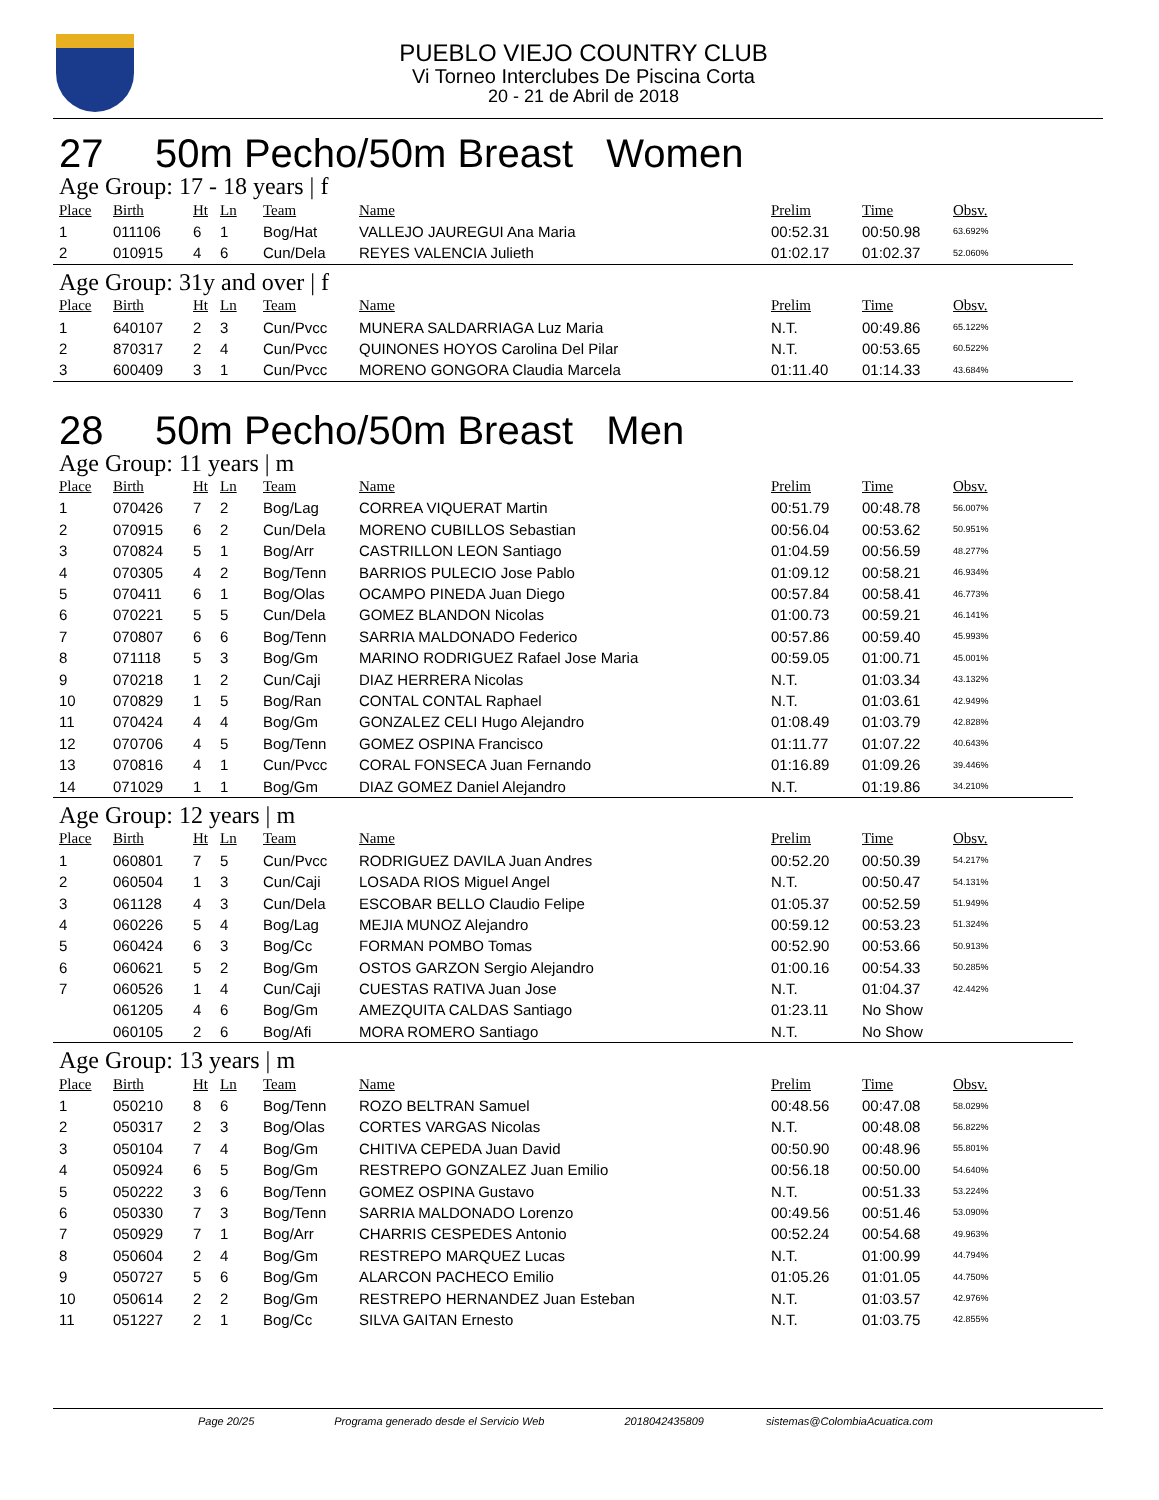PUEBLO VIEJO COUNTRY CLUB
Vi Torneo Interclubes De Piscina Corta
20 - 21 de Abril de 2018
27 50m Pecho/50m Breast Women
Age Group: 17 - 18 years | f
| Place | Birth | Ht | Ln | Team | Name | Prelim | Time | Obsv. |
| --- | --- | --- | --- | --- | --- | --- | --- | --- |
| 1 | 011106 | 6 | 1 | Bog/Hat | VALLEJO JAUREGUI Ana Maria | 00:52.31 | 00:50.98 | 63.692% |
| 2 | 010915 | 4 | 6 | Cun/Dela | REYES VALENCIA Julieth | 01:02.17 | 01:02.37 | 52.060% |
Age Group: 31y and over | f
| Place | Birth | Ht | Ln | Team | Name | Prelim | Time | Obsv. |
| --- | --- | --- | --- | --- | --- | --- | --- | --- |
| 1 | 640107 | 2 | 3 | Cun/Pvcc | MUNERA SALDARRIAGA Luz Maria | N.T. | 00:49.86 | 65.122% |
| 2 | 870317 | 2 | 4 | Cun/Pvcc | QUINONES HOYOS Carolina Del Pilar | N.T. | 00:53.65 | 60.522% |
| 3 | 600409 | 3 | 1 | Cun/Pvcc | MORENO GONGORA Claudia Marcela | 01:11.40 | 01:14.33 | 43.684% |
28 50m Pecho/50m Breast Men
Age Group: 11 years | m
| Place | Birth | Ht | Ln | Team | Name | Prelim | Time | Obsv. |
| --- | --- | --- | --- | --- | --- | --- | --- | --- |
| 1 | 070426 | 7 | 2 | Bog/Lag | CORREA VIQUERAT Martin | 00:51.79 | 00:48.78 | 56.007% |
| 2 | 070915 | 6 | 2 | Cun/Dela | MORENO CUBILLOS Sebastian | 00:56.04 | 00:53.62 | 50.951% |
| 3 | 070824 | 5 | 1 | Bog/Arr | CASTRILLON LEON Santiago | 01:04.59 | 00:56.59 | 48.277% |
| 4 | 070305 | 4 | 2 | Bog/Tenn | BARRIOS PULECIO Jose Pablo | 01:09.12 | 00:58.21 | 46.934% |
| 5 | 070411 | 6 | 1 | Bog/Olas | OCAMPO PINEDA Juan Diego | 00:57.84 | 00:58.41 | 46.773% |
| 6 | 070221 | 5 | 5 | Cun/Dela | GOMEZ BLANDON Nicolas | 01:00.73 | 00:59.21 | 46.141% |
| 7 | 070807 | 6 | 6 | Bog/Tenn | SARRIA MALDONADO Federico | 00:57.86 | 00:59.40 | 45.993% |
| 8 | 071118 | 5 | 3 | Bog/Gm | MARINO RODRIGUEZ Rafael Jose Maria | 00:59.05 | 01:00.71 | 45.001% |
| 9 | 070218 | 1 | 2 | Cun/Caji | DIAZ HERRERA Nicolas | N.T. | 01:03.34 | 43.132% |
| 10 | 070829 | 1 | 5 | Bog/Ran | CONTAL CONTAL Raphael | N.T. | 01:03.61 | 42.949% |
| 11 | 070424 | 4 | 4 | Bog/Gm | GONZALEZ CELI Hugo Alejandro | 01:08.49 | 01:03.79 | 42.828% |
| 12 | 070706 | 4 | 5 | Bog/Tenn | GOMEZ OSPINA Francisco | 01:11.77 | 01:07.22 | 40.643% |
| 13 | 070816 | 4 | 1 | Cun/Pvcc | CORAL FONSECA Juan Fernando | 01:16.89 | 01:09.26 | 39.446% |
| 14 | 071029 | 1 | 1 | Bog/Gm | DIAZ GOMEZ Daniel Alejandro | N.T. | 01:19.86 | 34.210% |
Age Group: 12 years | m
| Place | Birth | Ht | Ln | Team | Name | Prelim | Time | Obsv. |
| --- | --- | --- | --- | --- | --- | --- | --- | --- |
| 1 | 060801 | 7 | 5 | Cun/Pvcc | RODRIGUEZ DAVILA Juan Andres | 00:52.20 | 00:50.39 | 54.217% |
| 2 | 060504 | 1 | 3 | Cun/Caji | LOSADA RIOS Miguel Angel | N.T. | 00:50.47 | 54.131% |
| 3 | 061128 | 4 | 3 | Cun/Dela | ESCOBAR BELLO Claudio Felipe | 01:05.37 | 00:52.59 | 51.949% |
| 4 | 060226 | 5 | 4 | Bog/Lag | MEJIA MUNOZ Alejandro | 00:59.12 | 00:53.23 | 51.324% |
| 5 | 060424 | 6 | 3 | Bog/Cc | FORMAN POMBO Tomas | 00:52.90 | 00:53.66 | 50.913% |
| 6 | 060621 | 5 | 2 | Bog/Gm | OSTOS GARZON Sergio Alejandro | 01:00.16 | 00:54.33 | 50.285% |
| 7 | 060526 | 1 | 4 | Cun/Caji | CUESTAS RATIVA Juan Jose | N.T. | 01:04.37 | 42.442% |
| | 061205 | 4 | 6 | Bog/Gm | AMEZQUITA CALDAS Santiago | 01:23.11 | No Show | |
| | 060105 | 2 | 6 | Bog/Afi | MORA ROMERO Santiago | N.T. | No Show | |
Age Group: 13 years | m
| Place | Birth | Ht | Ln | Team | Name | Prelim | Time | Obsv. |
| --- | --- | --- | --- | --- | --- | --- | --- | --- |
| 1 | 050210 | 8 | 6 | Bog/Tenn | ROZO BELTRAN Samuel | 00:48.56 | 00:47.08 | 58.029% |
| 2 | 050317 | 2 | 3 | Bog/Olas | CORTES VARGAS Nicolas | N.T. | 00:48.08 | 56.822% |
| 3 | 050104 | 7 | 4 | Bog/Gm | CHITIVA CEPEDA Juan David | 00:50.90 | 00:48.96 | 55.801% |
| 4 | 050924 | 6 | 5 | Bog/Gm | RESTREPO GONZALEZ Juan Emilio | 00:56.18 | 00:50.00 | 54.640% |
| 5 | 050222 | 3 | 6 | Bog/Tenn | GOMEZ OSPINA Gustavo | N.T. | 00:51.33 | 53.224% |
| 6 | 050330 | 7 | 3 | Bog/Tenn | SARRIA MALDONADO Lorenzo | 00:49.56 | 00:51.46 | 53.090% |
| 7 | 050929 | 7 | 1 | Bog/Arr | CHARRIS CESPEDES Antonio | 00:52.24 | 00:54.68 | 49.963% |
| 8 | 050604 | 2 | 4 | Bog/Gm | RESTREPO MARQUEZ Lucas | N.T. | 01:00.99 | 44.794% |
| 9 | 050727 | 5 | 6 | Bog/Gm | ALARCON PACHECO Emilio | 01:05.26 | 01:01.05 | 44.750% |
| 10 | 050614 | 2 | 2 | Bog/Gm | RESTREPO HERNANDEZ Juan Esteban | N.T. | 01:03.57 | 42.976% |
| 11 | 051227 | 2 | 1 | Bog/Cc | SILVA GAITAN Ernesto | N.T. | 01:03.75 | 42.855% |
Page 20/25 Programa generado desde el Servicio Web 2018042435809 sistemas@ColombiaAcuatica.com